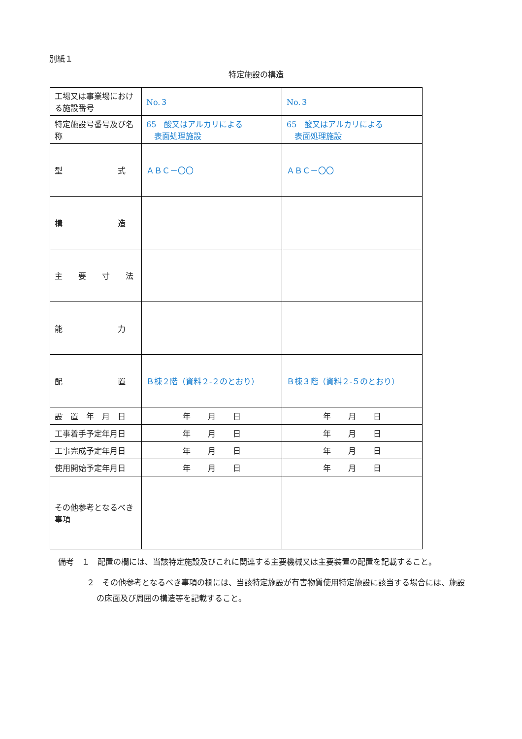別紙１
特定施設の構造
| 工場又は事業場における施設番号 | No.３ | No.３ |
| 特定施設号番号及び名称 | 65 酸又はアルカリによる 表面処理施設 | 65 酸又はアルカリによる 表面処理施設 |
| 型 式 | ＡＢＣ－〇〇 | ＡＢＣ－〇〇 |
| 構 造 | | |
| 主 要 寸 法 | | |
| 能 力 | | |
| 配 置 | Ｂ棟２階（資料２-２のとおり） | Ｂ棟３階（資料２-５のとおり） |
| 設 置 年 月 日 | 年 月 日 | 年 月 日 |
| 工事着手予定年月日 | 年 月 日 | 年 月 日 |
| 工事完成予定年月日 | 年 月 日 | 年 月 日 |
| 使用開始予定年月日 | 年 月 日 | 年 月 日 |
| その他参考となるべき事項 | | |
備考　１　配置の欄には、当該特定施設及びこれに関連する主要機械又は主要装置の配置を記載すること。
２　その他参考となるべき事項の欄には、当該特定施設が有害物質使用特定施設に該当する場合には、施設の床面及び周囲の構造等を記載すること。